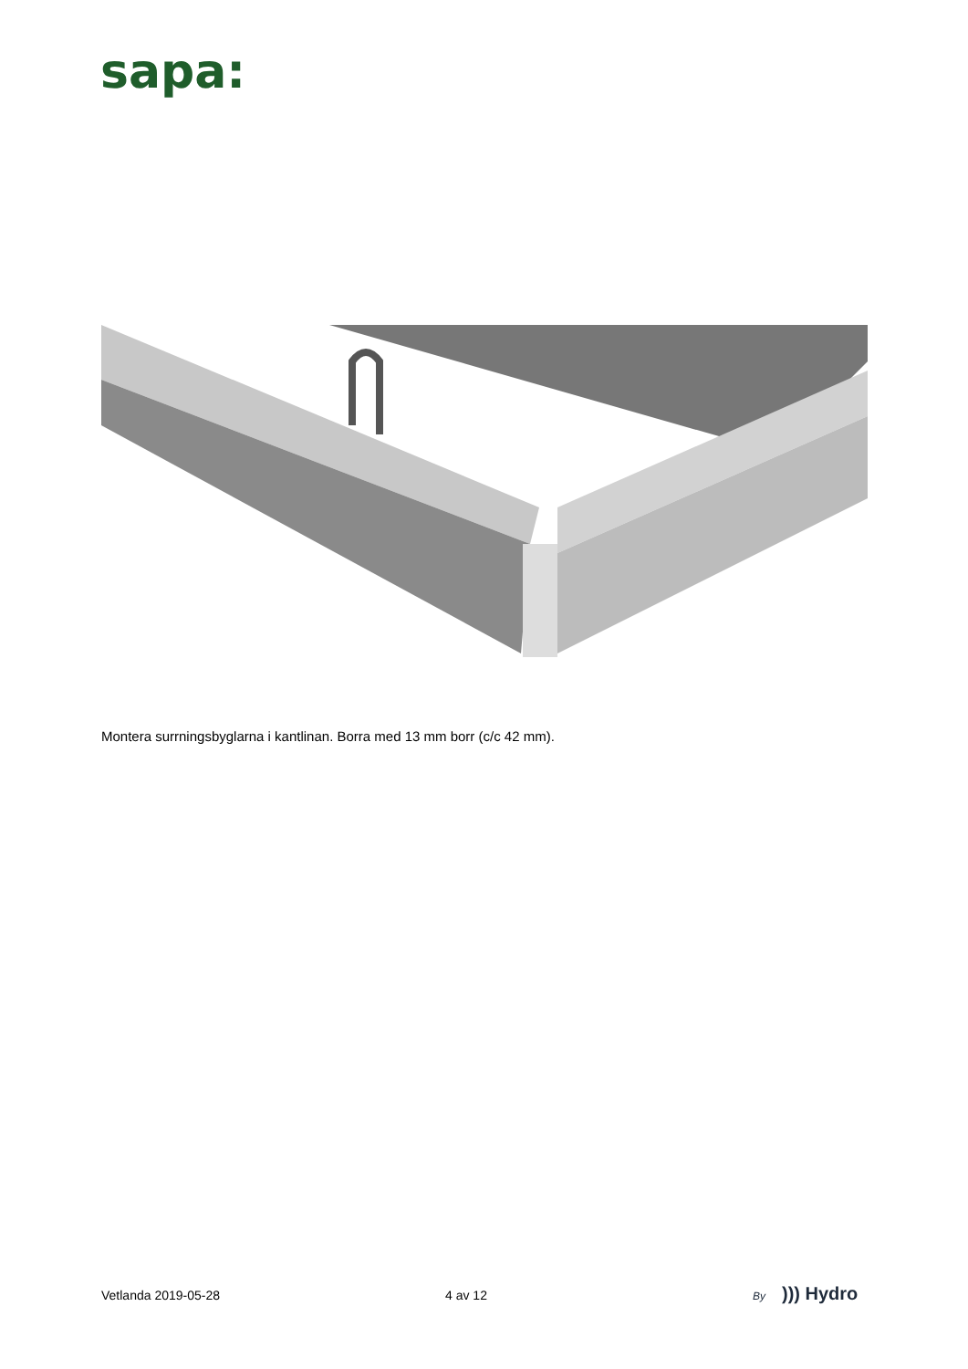sapa:
Montera surrningsbyglarna i kantlinan. Borra med 13 mm borr (c/c 42 mm).
Vetlanda 2019-05-28 4 av 12 By))) Hydro